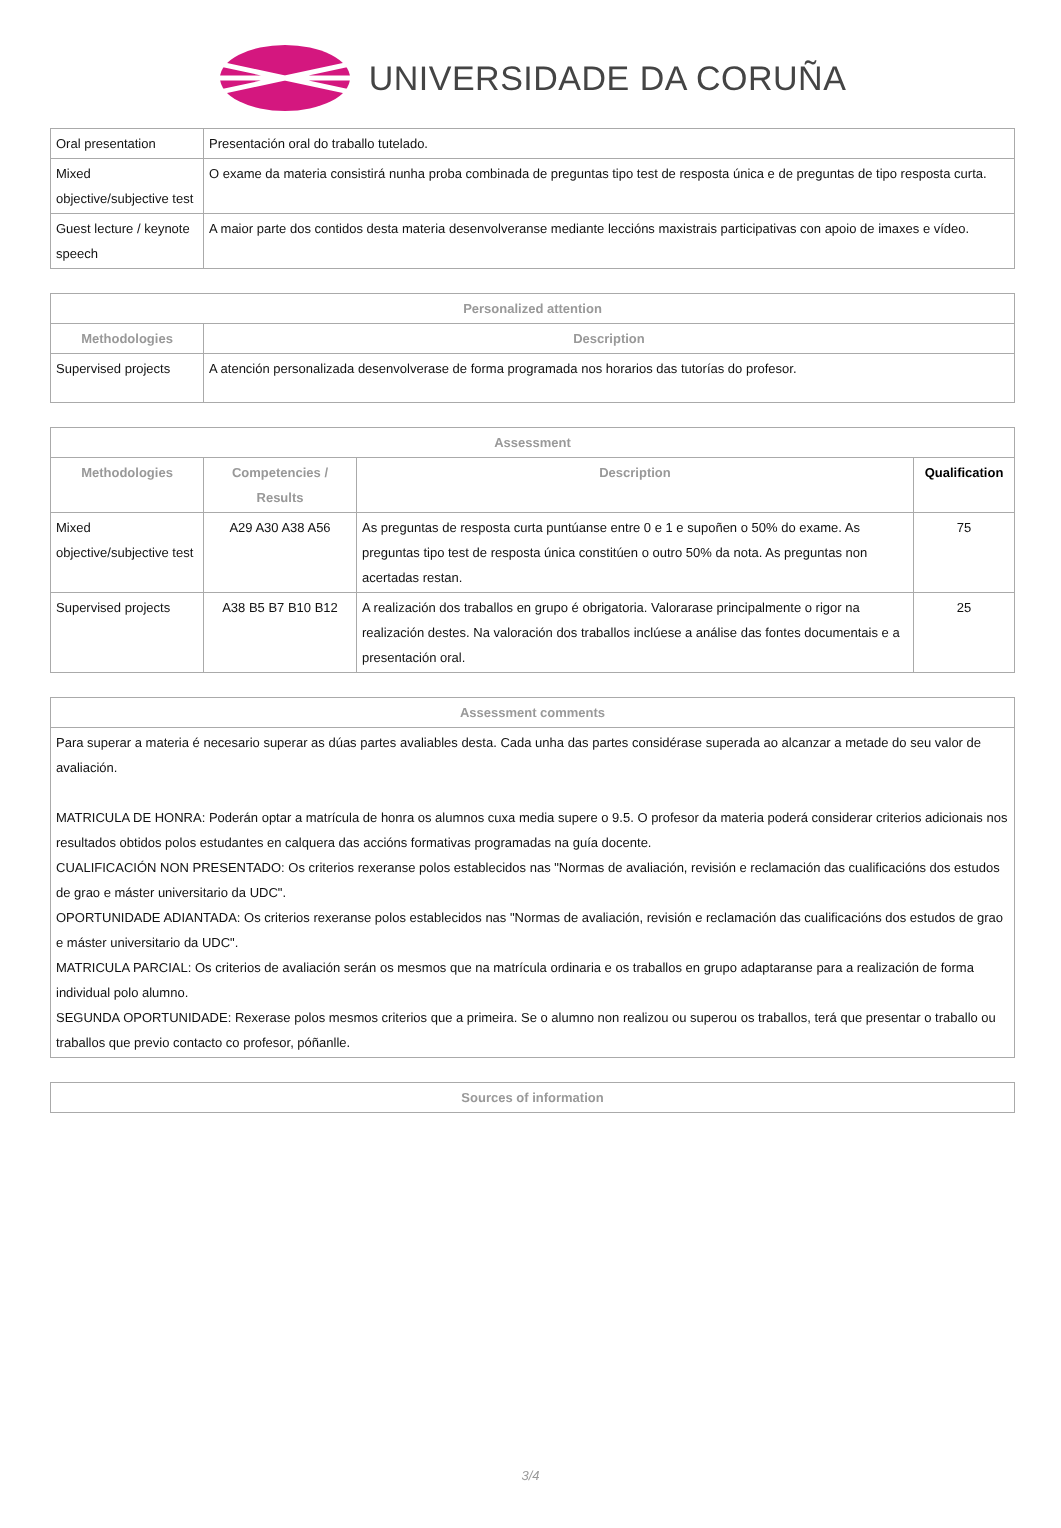UNIVERSIDADE DA CORUÑA
| Oral presentation | Presentación oral do traballo tutelado. |
| Mixed objective/subjective test | O exame da materia consistirá nunha proba combinada de preguntas tipo test de resposta única e de preguntas de tipo resposta curta. |
| Guest lecture / keynote speech | A maior parte dos contidos desta materia desenvolveranse mediante leccións maxistrais participativas con apoio de imaxes e vídeo. |
| Personalized attention | |
| --- | --- |
| Methodologies | Description |
| Supervised projects | A atención personalizada desenvolverase de forma programada nos horarios das tutorías do profesor. |
| Assessment | | | |
| --- | --- | --- | --- |
| Methodologies | Competencies / Results | Description | Qualification |
| Mixed objective/subjective test | A29 A30 A38 A56 | As preguntas de resposta curta puntúanse entre 0 e 1 e supoñen o 50% do exame. As preguntas tipo test de resposta única constitúen o outro 50% da nota. As preguntas non acertadas restan. | 75 |
| Supervised projects | A38 B5 B7 B10 B12 | A realización dos traballos en grupo é obrigatoria. Valorarase principalmente o rigor na realización destes. Na valoración dos traballos inclúese a análise das fontes documentais e a presentación oral. | 25 |
| Assessment comments |
| --- |
| Para superar a materia é necesario superar as dúas partes avaliables desta. Cada unha das partes considérase superada ao alcanzar a metade do seu valor de avaliación. MATRICULA DE HONRA: Poderán optar a matrícula de honra os alumnos cuxa media supere o 9.5. O profesor da materia poderá considerar criterios adicionais nos resultados obtidos polos estudantes en calquera das accións formativas programadas na guía docente. CUALIFICACIÓN NON PRESENTADO: Os criterios rexeranse polos establecidos nas "Normas de avaliación, revisión e reclamación das cualificacións dos estudos de grao e máster universitario da UDC". OPORTUNIDADE ADIANTADA: Os criterios rexeranse polos establecidos nas "Normas de avaliación, revisión e reclamación das cualificacións dos estudos de grao e máster universitario da UDC". MATRICULA PARCIAL: Os criterios de avaliación serán os mesmos que na matrícula ordinaria e os traballos en grupo adaptaranse para a realización de forma individual polo alumno. SEGUNDA OPORTUNIDADE: Rexerase polos mesmos criterios que a primeira. Se o alumno non realizou ou superou os traballos, terá que presentar o traballo ou traballos que previo contacto co profesor, póñanlle. |
| Sources of information |
| --- |
3/4